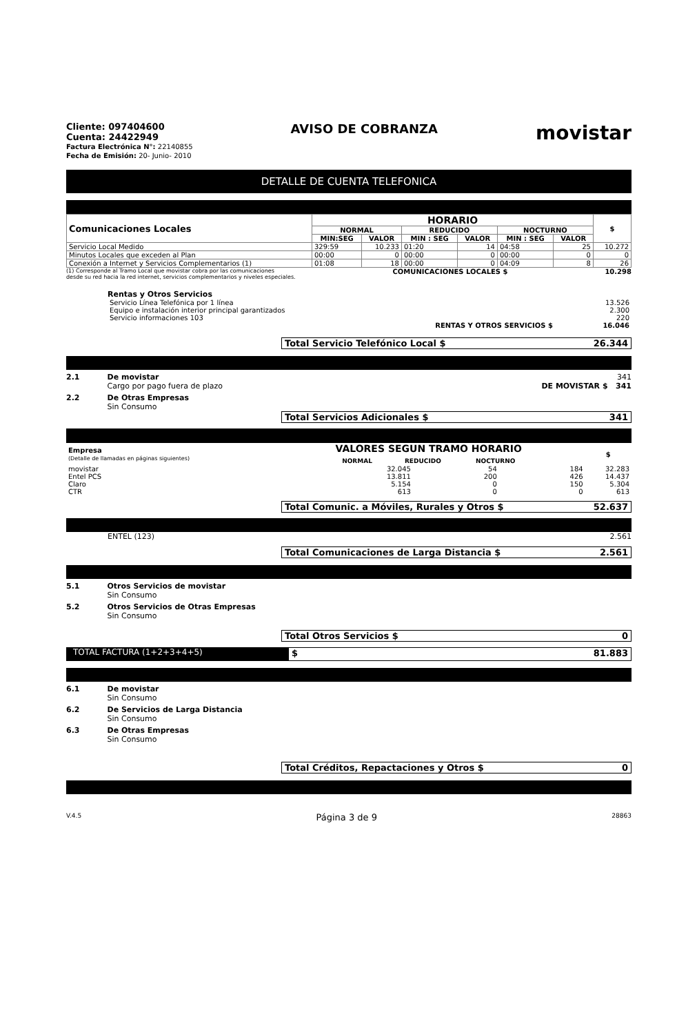Cliente: 097404600
Cuenta: 24422949
Factura Electrónica N°: 22140855
Fecha de Emisión: 20- Junio- 2010
AVISO DE COBRANZA
movistar
DETALLE DE CUENTA TELEFONICA
| Comunicaciones Locales | HORARIO | | | | | | $ |
| --- | --- | --- | --- | --- | --- | --- | --- |
| | NORMAL | | REDUCIDO | | NOCTURNO | | |
| | MIN:SEG | VALOR | MIN : SEG | VALOR | MIN : SEG | VALOR | |
| Servicio Local Medido | 329:59 | 10.233 | 01:20 | 14 | 04:58 | 25 | 10.272 |
| Minutos Locales que exceden al Plan | 00:00 | 0 | 00:00 | 0 | 00:00 | 0 | 0 |
| Conexión a Internet y Servicios Complementarios (1) | 01:08 | 18 | 00:00 | 0 | 04:09 | 8 | 26 |
(1) Corresponde al Tramo Local que movistar cobra por las comunicaciones
desde su red hacia la red internet, servicios complementarios y niveles especiales. COMUNICACIONES LOCALES $ 10.298
Rentas y Otros Servicios
| Servicio Línea Telefónica por 1 línea | 13.526 |
| Equipo e instalación interior principal garantizados | 2.300 |
| Servicio informaciones 103 | 220 |
| RENTAS Y OTROS SERVICIOS $ | 16.046 |
Total Servicio Telefónico Local $ 26.344
2.1 De movistar
Cargo por pago fuera de plazo
341
DE MOVISTAR $ 341
2.2 De Otras Empresas
Sin Consumo
Total Servicios Adicionales $ 341
| Empresa (Detalle de llamadas en páginas siguientes) | VALORES SEGUN TRAMO HORARIO NORMAL REDUCIDO NOCTURNO | | | $ |
| --- | --- | --- | --- | --- |
| movistar | 32.045 | 54 | 184 | 32.283 |
| Entel PCS | 13.811 | 200 | 426 | 14.437 |
| Claro | 5.154 | 0 | 150 | 5.304 |
| CTR | 613 | 0 | 0 | 613 |
Total Comunic. a Móviles, Rurales y Otros $ 52.637
ENTEL (123) 2.561
Total Comunicaciones de Larga Distancia $ 2.561
5.1 Otros Servicios de movistar
Sin Consumo
5.2 Otros Servicios de Otras Empresas
Sin Consumo
Total Otros Servicios $ 0
TOTAL FACTURA (1+2+3+4+5)
$ 81.883
6.1 De movistar
Sin Consumo
6.2 De Servicios de Larga Distancia
Sin Consumo
6.3 De Otras Empresas
Sin Consumo
Total Créditos, Repactaciones y Otros $ 0
V.4.5 Página 3 de 9 28863